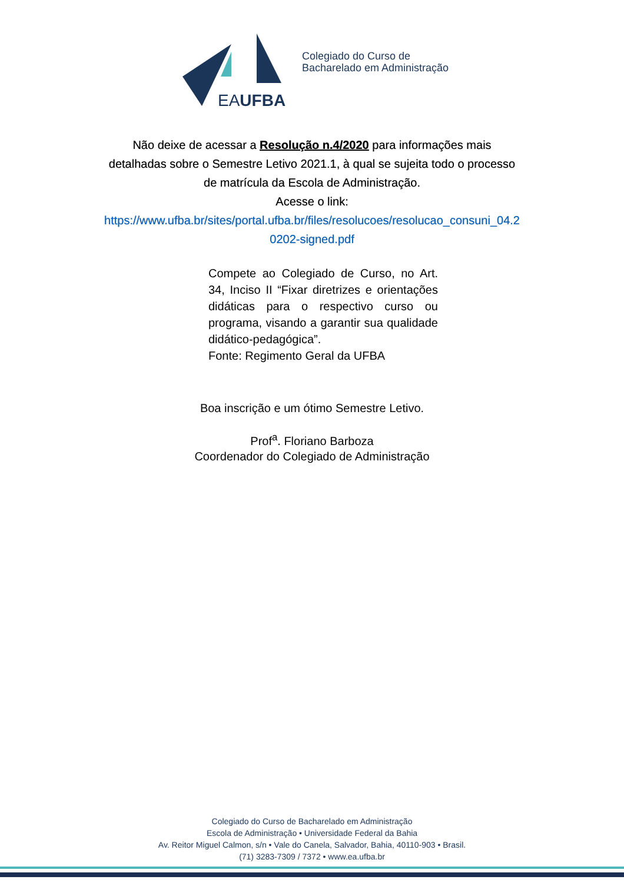EAUFBA
Colegiado do Curso de
Bacharelado em Administração
Não deixe de acessar a Resolução n.4/2020 para informações mais
detalhadas sobre o Semestre Letivo 2021.1, à qual se sujeita todo o processo
de matrícula da Escola de Administração.
Acesse o link:
https://www.ufba.br/sites/portal.ufba.br/files/resolucoes/resolucao_consuni_04.2
0202-signed.pdf
Compete ao Colegiado de Curso, no Art. 34, Inciso II “Fixar diretrizes e orientações didáticas para o respectivo curso ou programa, visando a garantir sua qualidade didático-pedagógica”.
Fonte: Regimento Geral da UFBA
Boa inscrição e um ótimo Semestre Letivo.
Prof<sup>a</sup>. Floriano Barboza
Coordenador do Colegiado de Administração
Colegiado do Curso de Bacharelado em Administração
Escola de Administração • Universidade Federal da Bahia
Av. Reitor Miguel Calmon, s/n • Vale do Canela, Salvador, Bahia, 40110-903 • Brasil.
(71) 3283-7309 / 7372 • www.ea.ufba.br